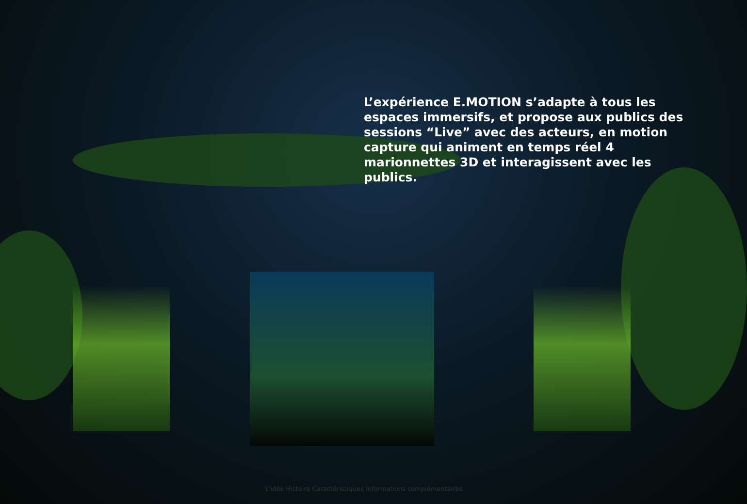L’expérience E.MOTION s’adapte à tous les espaces immersifs, et propose aux publics des sessions “Live” avec des acteurs, en motion capture qui animent en temps réel 4 marionnettes 3D et interagissent avec les publics.
L'idée Histoire Caractéristiques Informations complémentaires